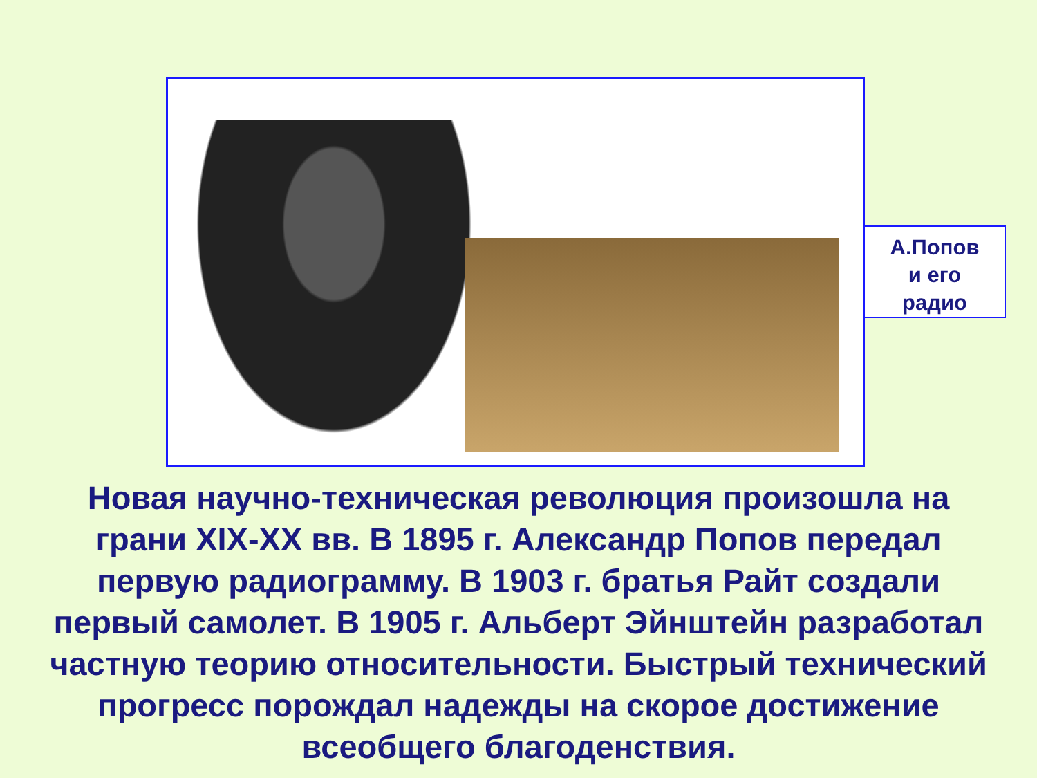А.Попов
и его
радио
Новая научно-техническая революция произошла на грани XIX-XX вв. В 1895 г. Александр Попов передал первую радиограмму. В 1903 г. братья Райт создали первый самолет. В 1905 г. Альберт Эйнштейн разработал частную теорию относительности. Быстрый технический прогресс порождал надежды на скорое достижение всеобщего благоденствия.